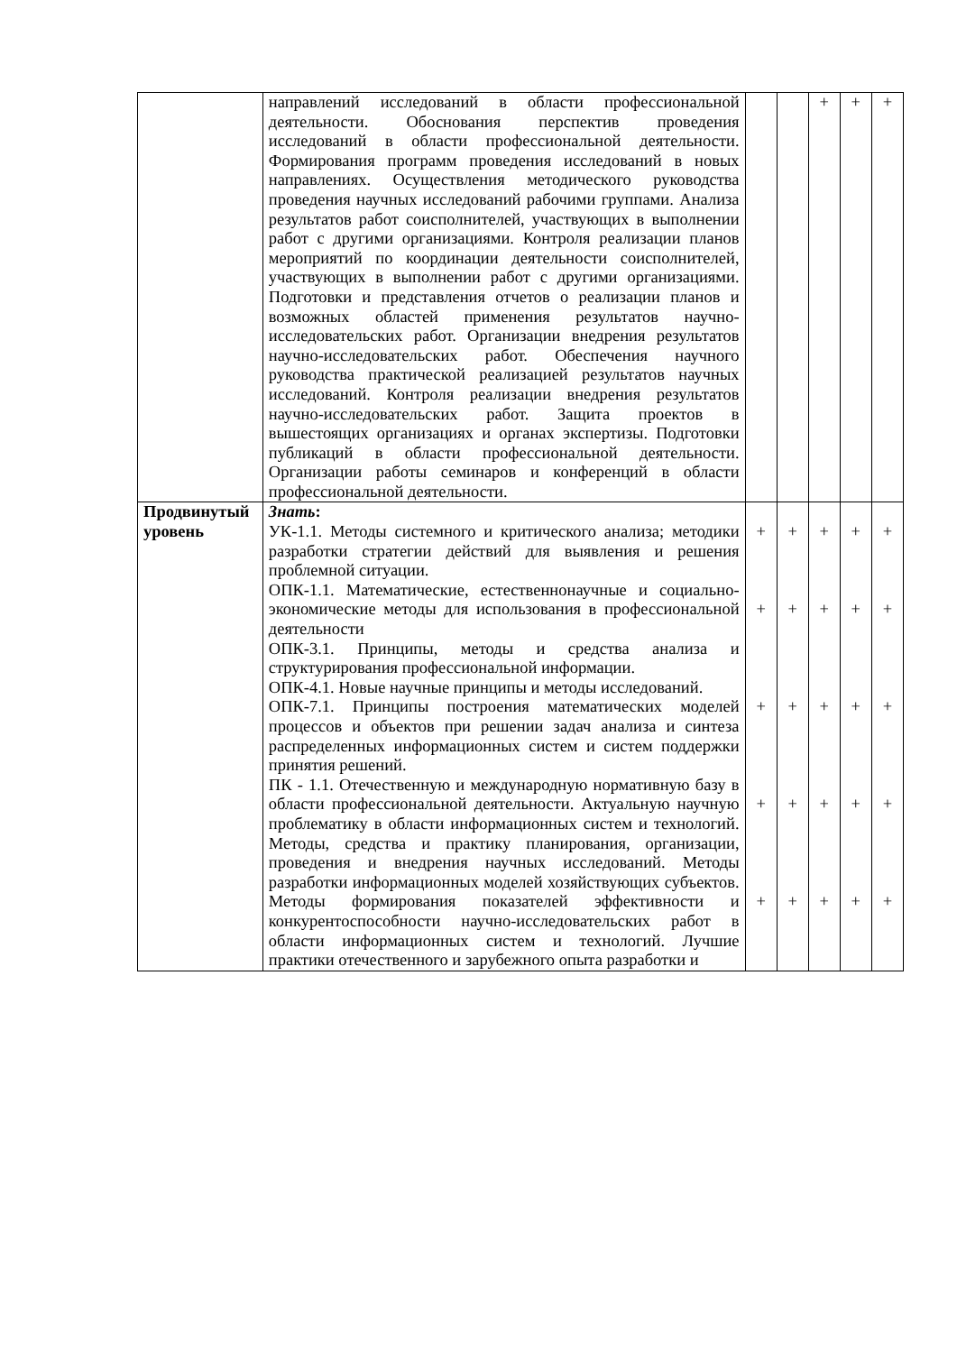| | направлений исследований в области профессиональной деятельности. Обоснования перспектив проведения исследований в области профессиональной деятельности. Формирования программ проведения исследований в новых направлениях. Осуществления методического руководства проведения научных исследований рабочими группами. Анализа результатов работ соисполнителей, участвующих в выполнении работ с другими организациями. Контроля реализации планов мероприятий по координации деятельности соисполнителей, участвующих в выполнении работ с другими организациями. Подготовки и представления отчетов о реализации планов и возможных областей применения результатов научно-исследовательских работ. Организации внедрения результатов научно-исследовательских работ. Обеспечения научного руководства практической реализацией результатов научных исследований. Контроля реализации внедрения результатов научно-исследовательских работ. Защита проектов в вышестоящих организациях и органах экспертизы. Подготовки публикаций в области профессиональной деятельности. Организации работы семинаров и конференций в области профессиональной деятельности. | | | + | + | + |
| Продвинутый уровень | Знать : УК-1.1. Методы системного и критического анализа; методики разработки стратегии действий для выявления и решения проблемной ситуации. ОПК-1.1. Математические, естественнонаучные и социально-экономические методы для использования в профессиональной деятельности ОПК-3.1. Принципы, методы и средства анализа и структурирования профессиональной информации. ОПК-4.1. Новые научные принципы и методы исследований. ОПК-7.1. Принципы построения математических моделей процессов и объектов при решении задач анализа и синтеза распределенных информационных систем и систем поддержки принятия решений. ПК - 1.1. Отечественную и международную нормативную базу в области профессиональной деятельности. Актуальную научную проблематику в области информационных систем и технологий. Методы, средства и практику планирования, организации, проведения и внедрения научных исследований. Методы разработки информационных моделей хозяйствующих субъектов. Методы формирования показателей эффективности и конкурентоспособности научно-исследовательских работ в области информационных систем и технологий. Лучшие практики отечественного и зарубежного опыта разработки и | + + + + + | + + + + + | + + + + + | + + + + + | + + + + + |